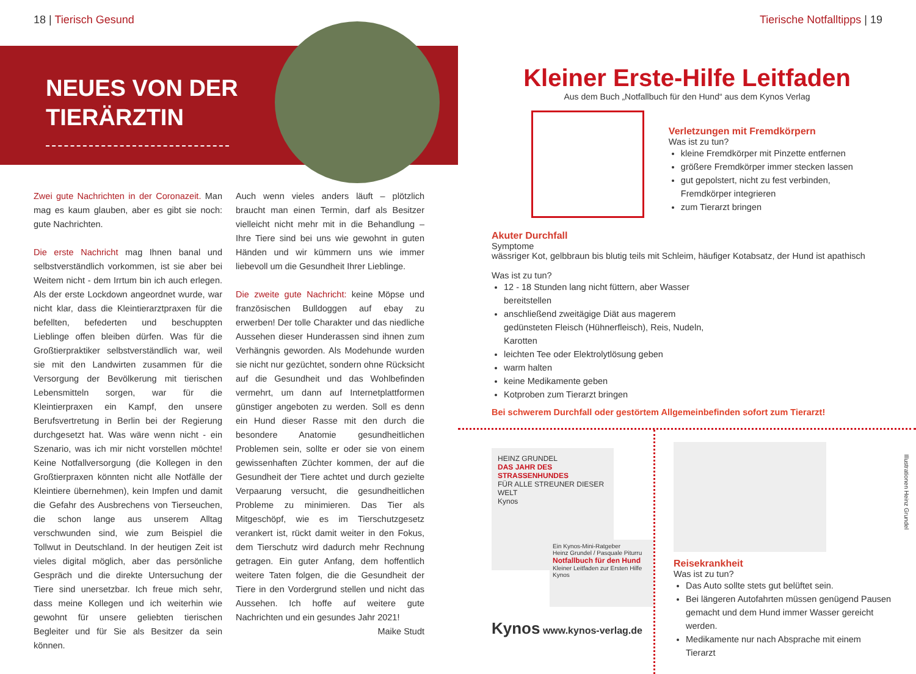18 | Tierisch Gesund
NEUES VON DER
TIERÄRZTIN
Zwei gute Nachrichten in der Coronazeit. Man mag es kaum glauben, aber es gibt sie noch: gute Nachrichten.
Die erste Nachricht mag Ihnen banal und selbstverständlich vorkommen, ist sie aber bei Weitem nicht - dem Irrtum bin ich auch erlegen. Als der erste Lockdown angeordnet wurde, war nicht klar, dass die Kleintierarztpraxen für die befellten, befederten und beschuppten Lieblinge offen bleiben dürfen. Was für die Großtierpraktiker selbstverständlich war, weil sie mit den Landwirten zusammen für die Versorgung der Bevölkerung mit tierischen Lebensmitteln sorgen, war für die Kleintierpraxen ein Kampf, den unsere Berufsvertretung in Berlin bei der Regierung durchgesetzt hat. Was wäre wenn nicht - ein Szenario, was ich mir nicht vorstellen möchte! Keine Notfallversorgung (die Kollegen in den Großtierpraxen könnten nicht alle Notfälle der Kleintiere übernehmen), kein Impfen und damit die Gefahr des Ausbrechens von Tierseuchen, die schon lange aus unserem Alltag verschwunden sind, wie zum Beispiel die Tollwut in Deutschland. In der heutigen Zeit ist vieles digital möglich, aber das persönliche Gespräch und die direkte Untersuchung der Tiere sind unersetzbar. Ich freue mich sehr, dass meine Kollegen und ich weiterhin wie gewohnt für unsere geliebten tierischen Begleiter und für Sie als Besitzer da sein können.
Auch wenn vieles anders läuft – plötzlich braucht man einen Termin, darf als Besitzer vielleicht nicht mehr mit in die Behandlung – Ihre Tiere sind bei uns wie gewohnt in guten Händen und wir kümmern uns wie immer liebevoll um die Gesundheit Ihrer Lieblinge.
Die zweite gute Nachricht: keine Möpse und französischen Bulldoggen auf ebay zu erwerben! Der tolle Charakter und das niedliche Aussehen dieser Hunderassen sind ihnen zum Verhängnis geworden. Als Modehunde wurden sie nicht nur gezüchtet, sondern ohne Rücksicht auf die Gesundheit und das Wohlbefinden vermehrt, um dann auf Internetplattformen günstiger angeboten zu werden. Soll es denn ein Hund dieser Rasse mit den durch die besondere Anatomie gesundheitlichen Problemen sein, sollte er oder sie von einem gewissenhaften Züchter kommen, der auf die Gesundheit der Tiere achtet und durch gezielte Verpaarung versucht, die gesundheitlichen Probleme zu minimieren. Das Tier als Mitgeschöpf, wie es im Tierschutzgesetz verankert ist, rückt damit weiter in den Fokus, dem Tierschutz wird dadurch mehr Rechnung getragen. Ein guter Anfang, dem hoffentlich weitere Taten folgen, die die Gesundheit der Tiere in den Vordergrund stellen und nicht das Aussehen. Ich hoffe auf weitere gute Nachrichten und ein gesundes Jahr 2021! Maike Studt
Tierische Notfalltipps | 19
Kleiner Erste-Hilfe Leitfaden
Aus dem Buch „Notfallbuch für den Hund“ aus dem Kynos Verlag
Verletzungen mit Fremdkörpern
Was ist zu tun?
kleine Fremdkörper mit Pinzette entfernen
größere Fremdkörper immer stecken lassen
gut gepolstert, nicht zu fest verbinden, Fremdkörper integrieren
zum Tierarzt bringen
Akuter Durchfall
Symptome
wässriger Kot, gelbbraun bis blutig teils mit Schleim, häufiger Kotabsatz, der Hund ist apathisch
Was ist zu tun?
12 - 18 Stunden lang nicht füttern, aber Wasser bereitstellen
anschließend zweitägige Diät aus magerem gedünsteten Fleisch (Hühnerfleisch), Reis, Nudeln, Karotten
leichten Tee oder Elektrolytlösung geben
warm halten
keine Medikamente geben
Kotproben zum Tierarzt bringen
Bei schwerem Durchfall oder gestörtem Allgemeinbefinden sofort zum Tierarzt!
HEINZ GRUNDEL
DAS JAHR DES STRASSENHUNDES
FÜR ALLE STREUNER DIESER WELT
Kynos
Ein Kynos-Mini-Ratgeber
Heinz Grundel / Pasquale Piturru
Notfallbuch für den Hund
Kleiner Leitfaden zur Ersten Hilfe
Kynos
Kynos www.kynos-verlag.de
Reisekrankheit
Was ist zu tun?
Das Auto sollte stets gut belüftet sein.
Bei längeren Autofahrten müssen genügend Pausen gemacht und dem Hund immer Wasser gereicht werden.
Medikamente nur nach Absprache mit einem Tierarzt
Illustrationen Heinz Grundel